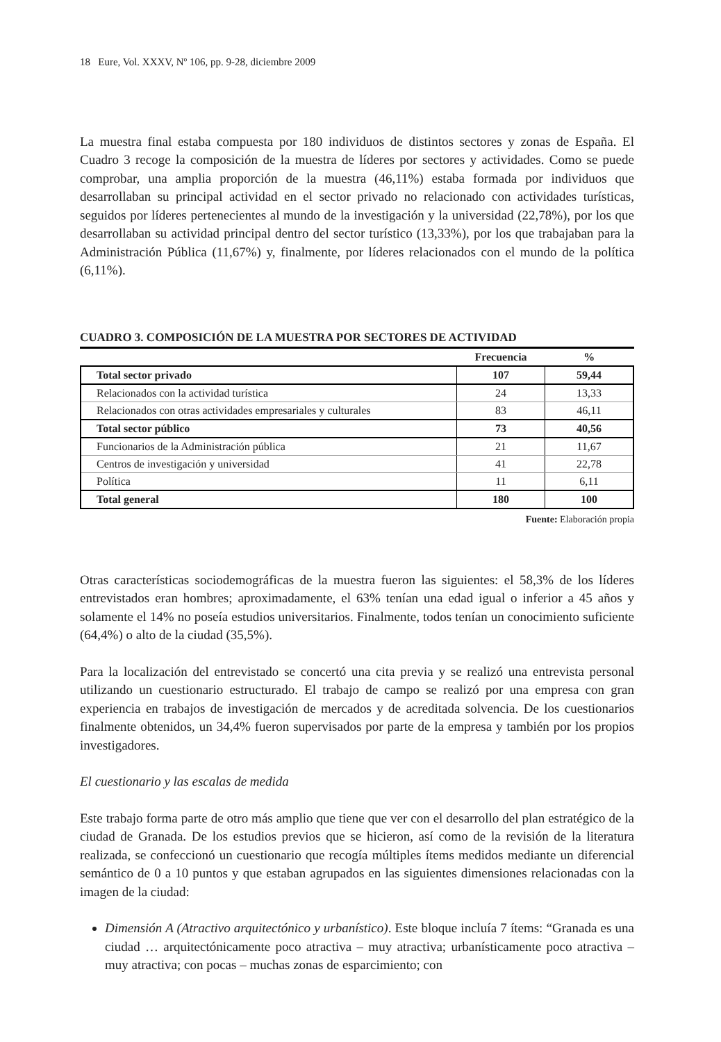18 Eure, Vol. XXXV, Nº 106, pp. 9-28, diciembre 2009
La muestra final estaba compuesta por 180 individuos de distintos sectores y zonas de España. El Cuadro 3 recoge la composición de la muestra de líderes por sectores y actividades. Como se puede comprobar, una amplia proporción de la muestra (46,11%) estaba formada por individuos que desarrollaban su principal actividad en el sector privado no relacionado con actividades turísticas, seguidos por líderes pertenecientes al mundo de la investigación y la universidad (22,78%), por los que desarrollaban su actividad principal dentro del sector turístico (13,33%), por los que trabajaban para la Administración Pública (11,67%) y, finalmente, por líderes relacionados con el mundo de la política (6,11%).
CUADRO 3. COMPOSICIÓN DE LA MUESTRA POR SECTORES DE ACTIVIDAD
| | Frecuencia | % |
| --- | --- | --- |
| Total sector privado | 107 | 59,44 |
| Relacionados con la actividad turística | 24 | 13,33 |
| Relacionados con otras actividades empresariales y culturales | 83 | 46,11 |
| Total sector público | 73 | 40,56 |
| Funcionarios de la Administración pública | 21 | 11,67 |
| Centros de investigación y universidad | 41 | 22,78 |
| Política | 11 | 6,11 |
| Total general | 180 | 100 |
Fuente: Elaboración propia
Otras características sociodemográficas de la muestra fueron las siguientes: el 58,3% de los líderes entrevistados eran hombres; aproximadamente, el 63% tenían una edad igual o inferior a 45 años y solamente el 14% no poseía estudios universitarios. Finalmente, todos tenían un conocimiento suficiente (64,4%) o alto de la ciudad (35,5%).
Para la localización del entrevistado se concertó una cita previa y se realizó una entrevista personal utilizando un cuestionario estructurado. El trabajo de campo se realizó por una empresa con gran experiencia en trabajos de investigación de mercados y de acreditada solvencia. De los cuestionarios finalmente obtenidos, un 34,4% fueron supervisados por parte de la empresa y también por los propios investigadores.
El cuestionario y las escalas de medida
Este trabajo forma parte de otro más amplio que tiene que ver con el desarrollo del plan estratégico de la ciudad de Granada. De los estudios previos que se hicieron, así como de la revisión de la literatura realizada, se confeccionó un cuestionario que recogía múltiples ítems medidos mediante un diferencial semántico de 0 a 10 puntos y que estaban agrupados en las siguientes dimensiones relacionadas con la imagen de la ciudad:
Dimensión A (Atractivo arquitectónico y urbanístico). Este bloque incluía 7 ítems: “Granada es una ciudad … arquitectónicamente poco atractiva – muy atractiva; urbanísticamente poco atractiva – muy atractiva; con pocas – muchas zonas de esparcimiento; con